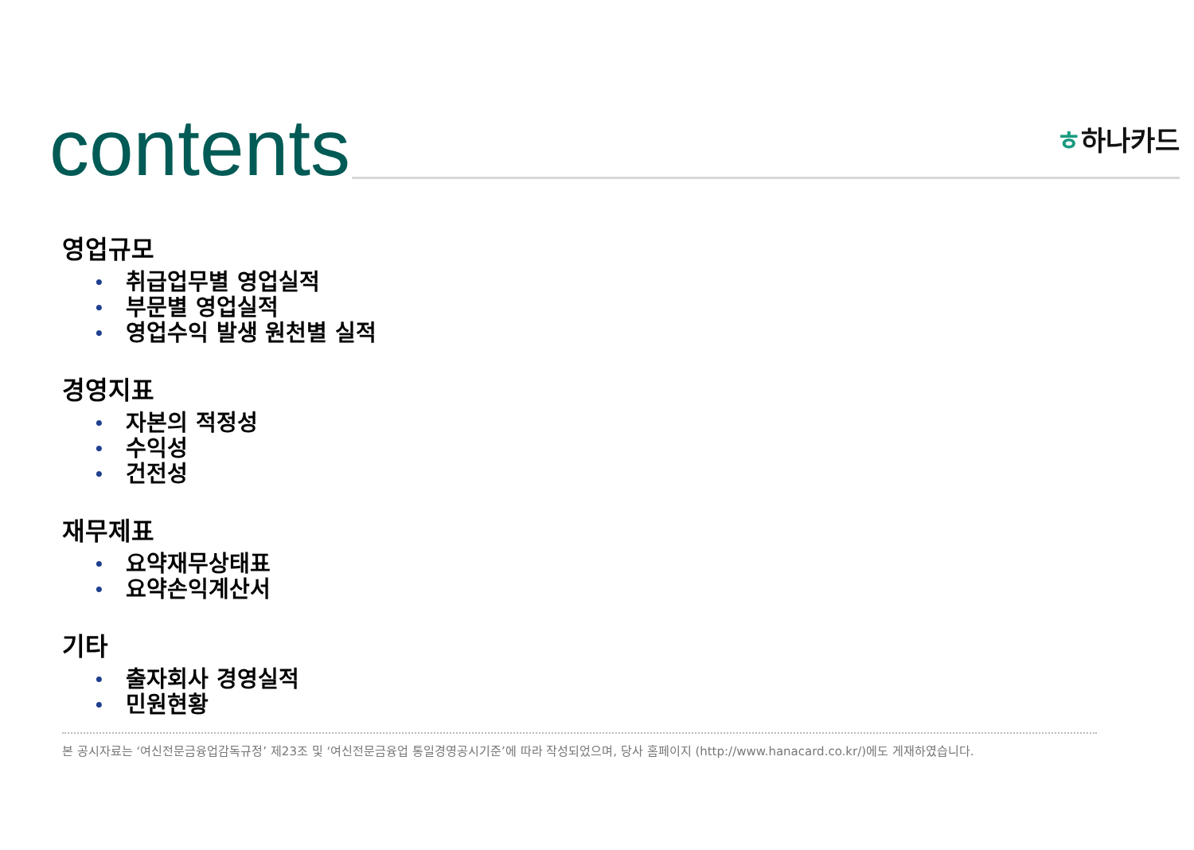contents ㅎ하나카드
영업규모
• 취급업무별 영업실적
• 부문별 영업실적
• 영업수익 발생 원천별 실적
경영지표
• 자본의 적정성
• 수익성
• 건전성
재무제표
• 요약재무상태표
• 요약손익계산서
기타
• 출자회사 경영실적
• 민원현황
본 공시자료는 ‘여신전문금융업감독규정’ 제23조 및 ‘여신전문금융업 통일경영공시기준’에 따라 작성되었으며, 당사 홈페이지 (http://www.hanacard.co.kr/)에도 게재하였습니다.